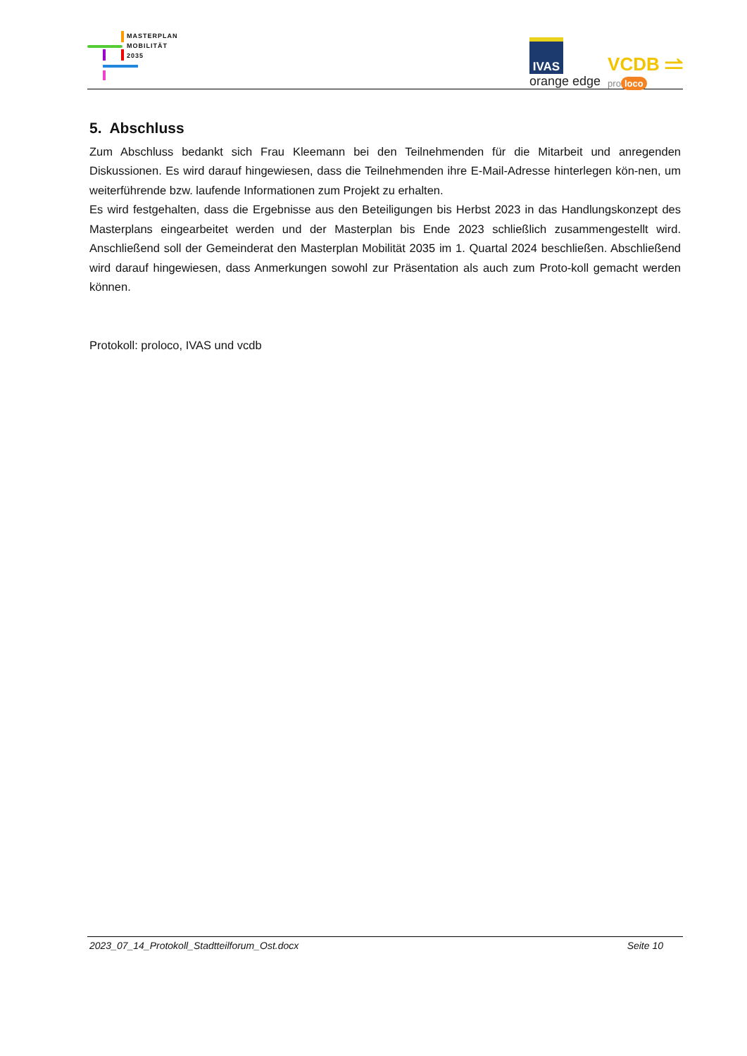MASTERPLAN
MOBILITÄT
2035
IVAS
orange edge
VCDB ⥬
pro loco
5. Abschluss
Zum Abschluss bedankt sich Frau Kleemann bei den Teilnehmenden für die Mitarbeit und anregenden Diskussionen. Es wird darauf hingewiesen, dass die Teilnehmenden ihre E-Mail-Adresse hinterlegen kön-nen, um weiterführende bzw. laufende Informationen zum Projekt zu erhalten.
Es wird festgehalten, dass die Ergebnisse aus den Beteiligungen bis Herbst 2023 in das Handlungskonzept des Masterplans eingearbeitet werden und der Masterplan bis Ende 2023 schließlich zusammengestellt wird. Anschließend soll der Gemeinderat den Masterplan Mobilität 2035 im 1. Quartal 2024 beschließen. Abschließend wird darauf hingewiesen, dass Anmerkungen sowohl zur Präsentation als auch zum Proto-koll gemacht werden können.
Protokoll: proloco, IVAS und vcdb
2023_07_14_Protokoll_Stadtteilforum_Ost.docx Seite 10